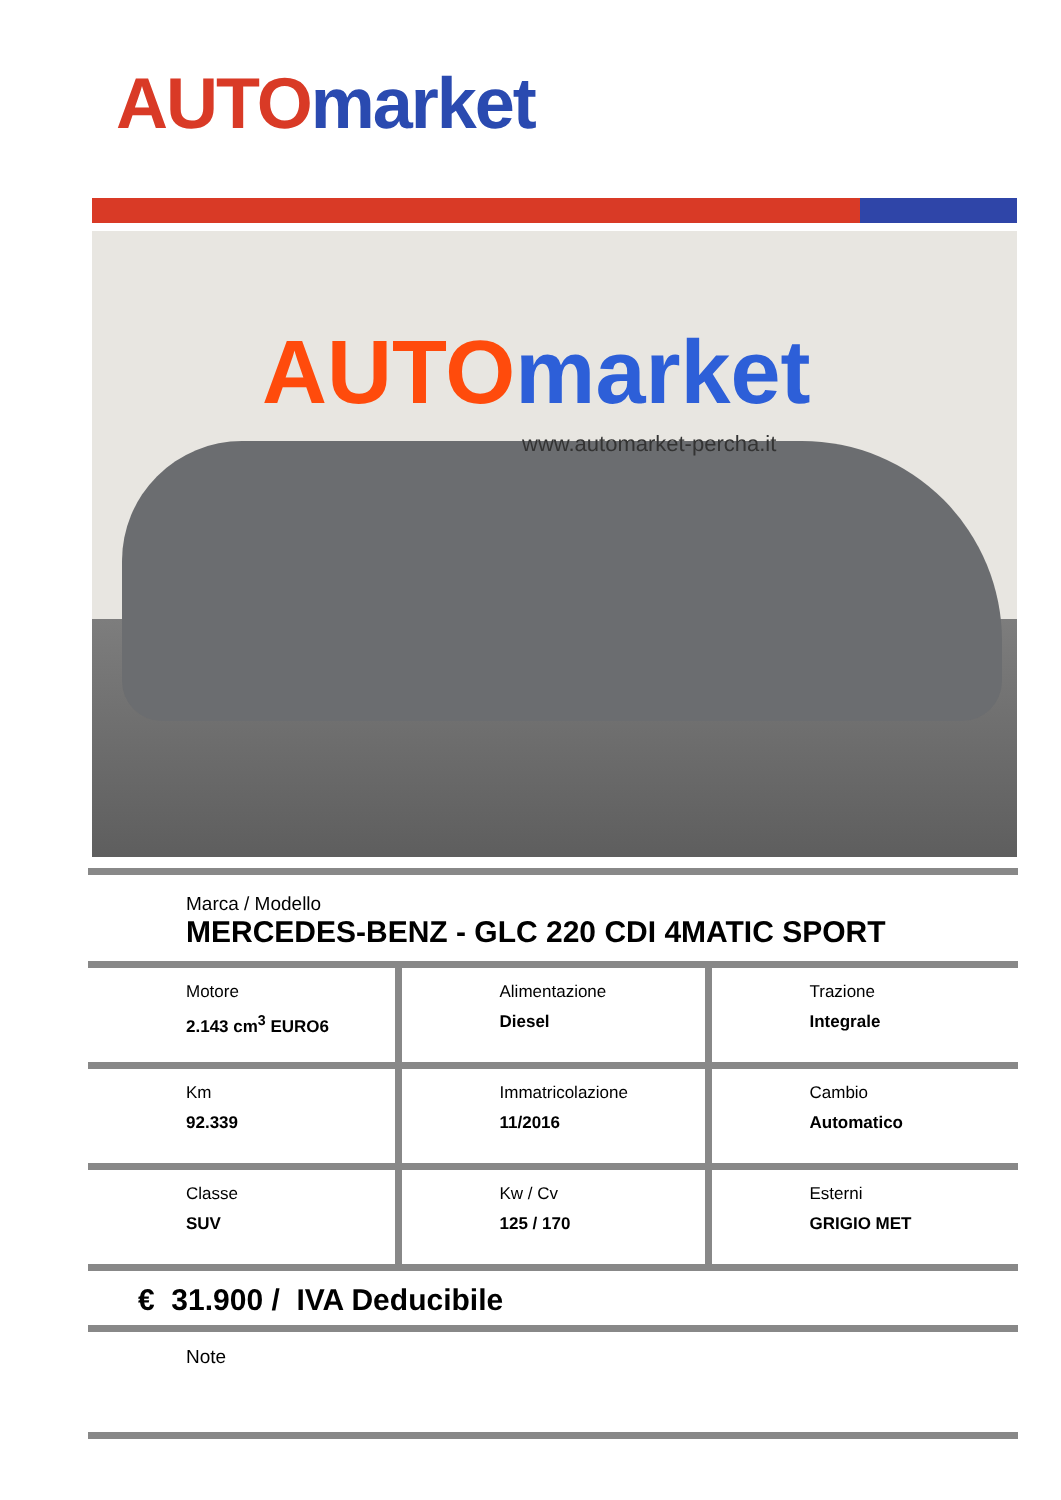AUTO market
AUTO market
www.automarket-percha.it
Marca / Modello
MERCEDES-BENZ - GLC 220 CDI 4MATIC SPORT
| Motore 2.143 cm<sup>3</sup> EURO6 | Alimentazione Diesel | Trazione Integrale |
| Km 92.339 | Immatricolazione 11/2016 | Cambio Automatico |
| Classe SUV | Kw / Cv 125 / 170 | Esterni GRIGIO MET |
€ 31.900 / IVA Deducibile
Note